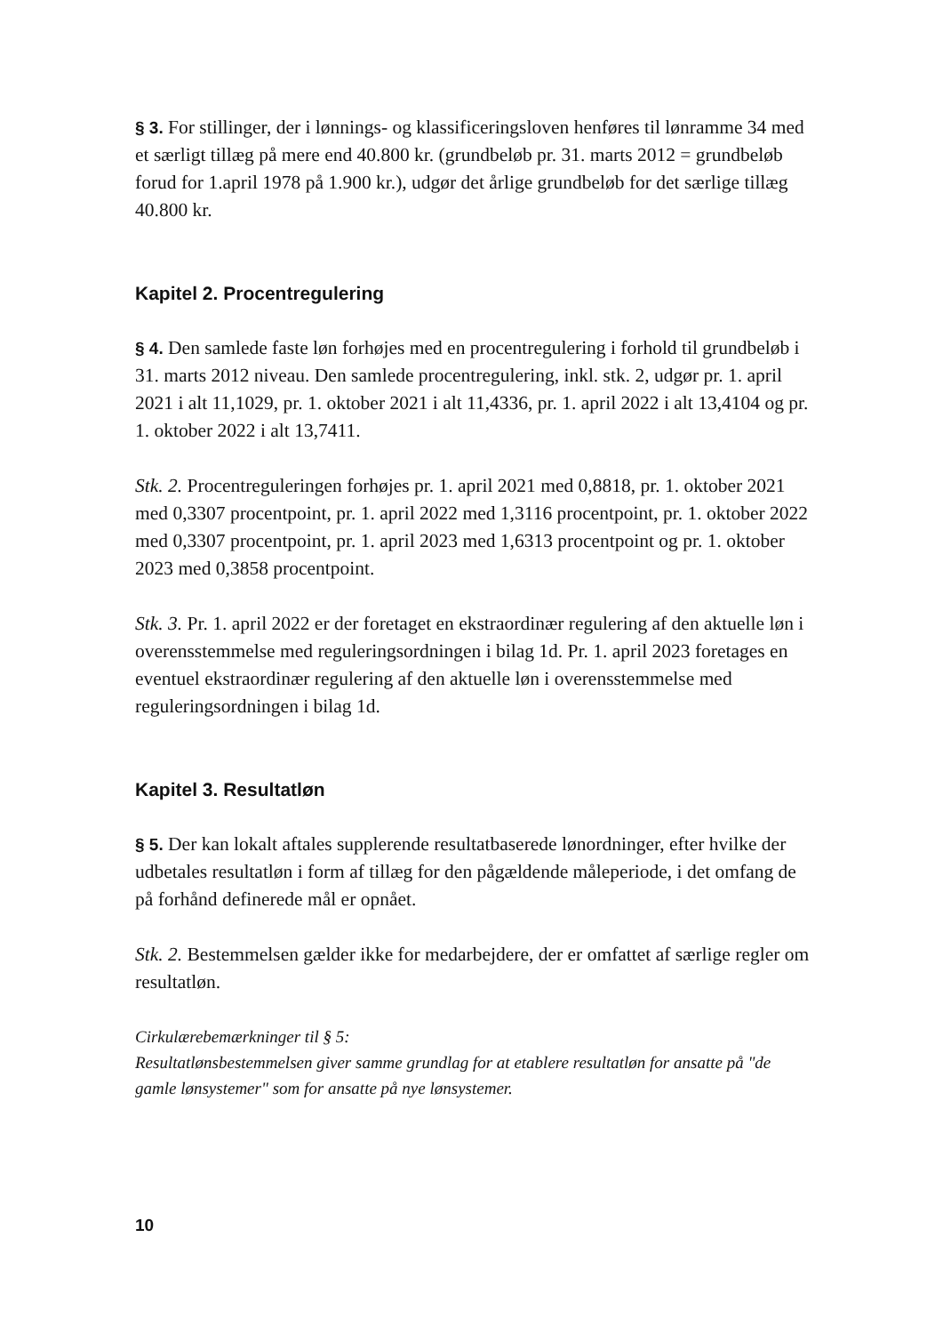§ 3. For stillinger, der i lønnings- og klassificeringsloven henføres til lønramme 34 med et særligt tillæg på mere end 40.800 kr. (grundbeløb pr. 31. marts 2012 = grundbeløb forud for 1.april 1978 på 1.900 kr.), udgør det årlige grundbeløb for det særlige tillæg 40.800 kr.
Kapitel 2. Procentregulering
§ 4. Den samlede faste løn forhøjes med en procentregulering i forhold til grundbeløb i 31. marts 2012 niveau. Den samlede procentregulering, inkl. stk. 2, udgør pr. 1. april 2021 i alt 11,1029, pr. 1. oktober 2021 i alt 11,4336, pr. 1. april 2022 i alt 13,4104 og pr. 1. oktober 2022 i alt 13,7411.
Stk. 2. Procentreguleringen forhøjes pr. 1. april 2021 med 0,8818, pr. 1. oktober 2021 med 0,3307 procentpoint, pr. 1. april 2022 med 1,3116 procentpoint, pr. 1. oktober 2022 med 0,3307 procentpoint, pr. 1. april 2023 med 1,6313 procentpoint og pr. 1. oktober 2023 med 0,3858 procentpoint.
Stk. 3. Pr. 1. april 2022 er der foretaget en ekstraordinær regulering af den aktuelle løn i overensstemmelse med reguleringsordningen i bilag 1d. Pr. 1. april 2023 foretages en eventuel ekstraordinær regulering af den aktuelle løn i overensstemmelse med reguleringsordningen i bilag 1d.
Kapitel 3. Resultatløn
§ 5. Der kan lokalt aftales supplerende resultatbaserede lønordninger, efter hvilke der udbetales resultatløn i form af tillæg for den pågældende måleperiode, i det omfang de på forhånd definerede mål er opnået.
Stk. 2. Bestemmelsen gælder ikke for medarbejdere, der er omfattet af særlige regler om resultatløn.
Cirkulærebemærkninger til § 5:
Resultatlønsbestemmelsen giver samme grundlag for at etablere resultatløn for ansatte på "de gamle lønsystemer" som for ansatte på nye lønsystemer.
10